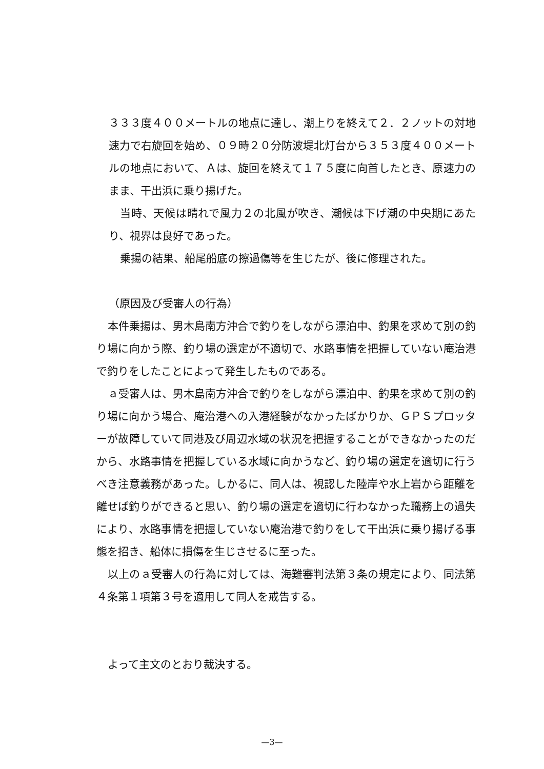３３３度４００メートルの地点に達し、潮上りを終えて２．２ノットの対地速力で右旋回を始め、０９時２０分防波堤北灯台から３５３度４００メートルの地点において、Ａは、旋回を終えて１７５度に向首したとき、原速力のまま、干出浜に乗り揚げた。
当時、天候は晴れで風力２の北風が吹き、潮候は下げ潮の中央期にあたり、視界は良好であった。
乗揚の結果、船尾船底の擦過傷等を生じたが、後に修理された。
（原因及び受審人の行為）
本件乗揚は、男木島南方沖合で釣りをしながら漂泊中、釣果を求めて別の釣り場に向かう際、釣り場の選定が不適切で、水路事情を把握していない庵治港で釣りをしたことによって発生したものである。
ａ受審人は、男木島南方沖合で釣りをしながら漂泊中、釣果を求めて別の釣り場に向かう場合、庵治港への入港経験がなかったばかりか、ＧＰＳプロッターが故障していて同港及び周辺水域の状況を把握することができなかったのだから、水路事情を把握している水域に向かうなど、釣り場の選定を適切に行うべき注意義務があった。しかるに、同人は、視認した陸岸や水上岩から距離を離せば釣りができると思い、釣り場の選定を適切に行わなかった職務上の過失により、水路事情を把握していない庵治港で釣りをして干出浜に乗り揚げる事態を招き、船体に損傷を生じさせるに至った。
以上のａ受審人の行為に対しては、海難審判法第３条の規定により、同法第４条第１項第３号を適用して同人を戒告する。
よって主文のとおり裁決する。
—3—